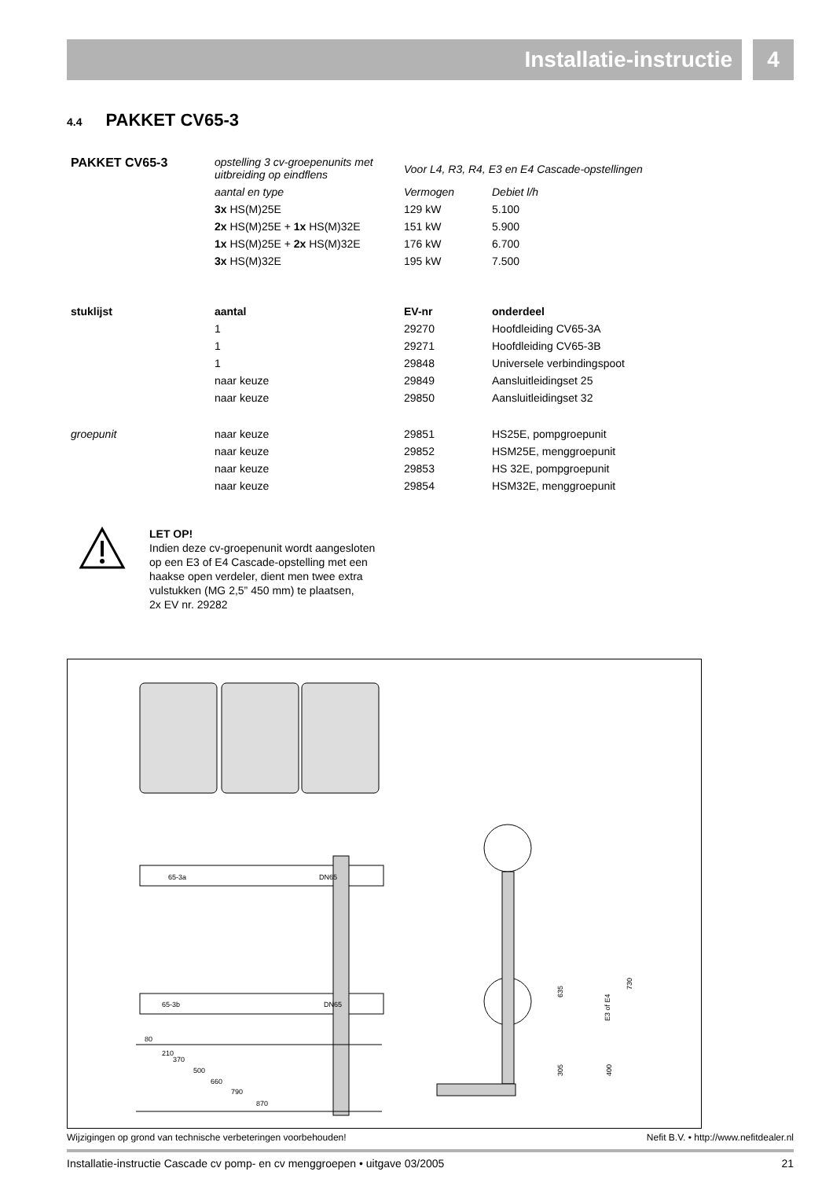Installatie-instructie 4
4.4 PAKKET CV65-3
| PAKKET CV65-3 | opstelling 3 cv-groepenunits met uitbreiding op eindflens | Voor L4, R3, R4, E3 en E4 Cascade-opstellingen | |
| | aantal en type | Vermogen | Debiet l/h |
| | 3x HS(M)25E | 129 kW | 5.100 |
| | 2x HS(M)25E + 1x HS(M)32E | 151 kW | 5.900 |
| | 1x HS(M)25E + 2x HS(M)32E | 176 kW | 6.700 |
| | 3x HS(M)32E | 195 kW | 7.500 |
| stuklijst | aantal | EV-nr | onderdeel |
| | 1 | 29270 | Hoofdleiding CV65-3A |
| | 1 | 29271 | Hoofdleiding CV65-3B |
| | 1 | 29848 | Universele verbindingspoot |
| | naar keuze | 29849 | Aansluitleidingset 25 |
| | naar keuze | 29850 | Aansluitleidingset 32 |
| groepunit | naar keuze | 29851 | HS25E, pompgroepunit |
| | naar keuze | 29852 | HSM25E, menggroepunit |
| | naar keuze | 29853 | HS 32E, pompgroepunit |
| | naar keuze | 29854 | HSM32E, menggroepunit |
LET OP!
Indien deze cv-groepenunit wordt aangesloten
op een E3 of E4 Cascade-opstelling met een
haakse open verdeler, dient men twee extra
vulstukken (MG 2,5” 450 mm) te plaatsen,
2x EV nr. 29282
65-3a
DN65
65-3b
DN65
80
210
370
500
660
790
870
635
E3 of E4
730
305
400
Wijzigingen op grond van technische verbeteringen voorbehouden! Nefit B.V. • http://www.nefitdealer.nl
Installatie-instructie Cascade cv pomp- en cv menggroepen • uitgave 03/2005 21